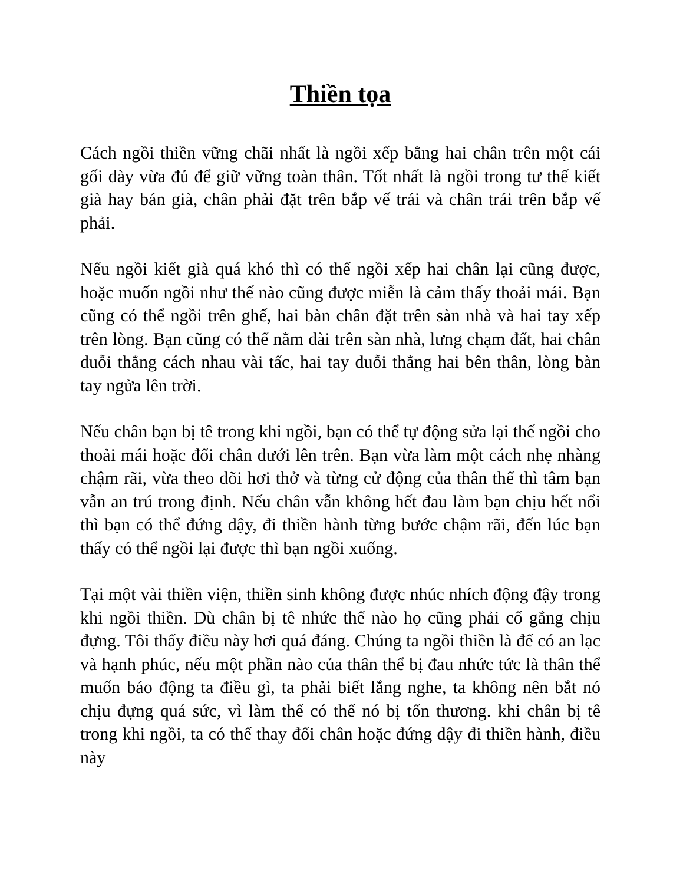Thiền tọa
Cách ngồi thiền vững chãi nhất là ngồi xếp bằng hai chân trên một cái gối dày vừa đủ để giữ vững toàn thân. Tốt nhất là ngồi trong tư thế kiết già hay bán già, chân phải đặt trên bắp vế trái và chân trái trên bắp vế phải.
Nếu ngồi kiết già quá khó thì có thể ngồi xếp hai chân lại cũng được, hoặc muốn ngồi như thế nào cũng được miễn là cảm thấy thoải mái. Bạn cũng có thể ngồi trên ghế, hai bàn chân đặt trên sàn nhà và hai tay xếp trên lòng. Bạn cũng có thể nằm dài trên sàn nhà, lưng chạm đất, hai chân duỗi thẳng cách nhau vài tấc, hai tay duỗi thẳng hai bên thân, lòng bàn tay ngửa lên trời.
Nếu chân bạn bị tê trong khi ngồi, bạn có thể tự động sửa lại thế ngồi cho thoải mái hoặc đổi chân dưới lên trên. Bạn vừa làm một cách nhẹ nhàng chậm rãi, vừa theo dõi hơi thở và từng cử động của thân thể thì tâm bạn vẫn an trú trong định. Nếu chân vẫn không hết đau làm bạn chịu hết nổi thì bạn có thể đứng dậy, đi thiền hành từng bước chậm rãi, đến lúc bạn thấy có thể ngồi lại được thì bạn ngồi xuống.
Tại một vài thiền viện, thiền sinh không được nhúc nhích động đậy trong khi ngồi thiền. Dù chân bị tê nhức thế nào họ cũng phải cố gắng chịu đựng. Tôi thấy điều này hơi quá đáng. Chúng ta ngồi thiền là để có an lạc và hạnh phúc, nếu một phần nào của thân thể bị đau nhức tức là thân thể muốn báo động ta điều gì, ta phải biết lắng nghe, ta không nên bắt nó chịu đựng quá sức, vì làm thế có thể nó bị tổn thương. khi chân bị tê trong khi ngồi, ta có thể thay đổi chân hoặc đứng dậy đi thiền hành, điều này